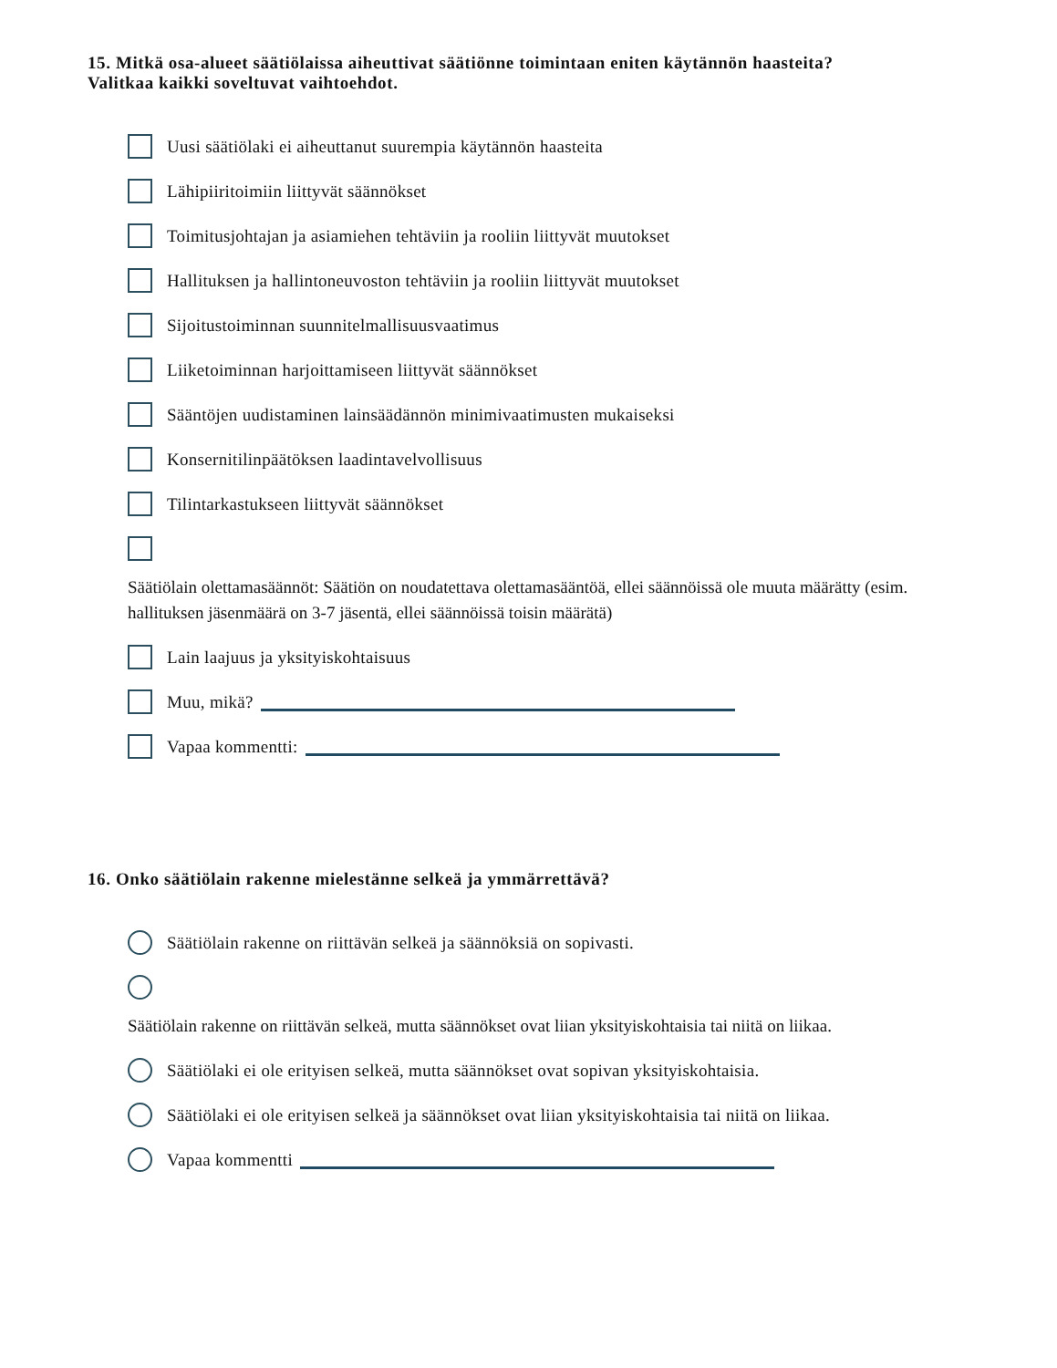15. Mitkä osa-alueet säätiölaissa aiheuttivat säätiönne toimintaan eniten käytännön haasteita?
Valitkaa kaikki soveltuvat vaihtoehdot.
Uusi säätiölaki ei aiheuttanut suurempia käytännön haasteita
Lähipiiritoimiin liittyvät säännökset
Toimitusjohtajan ja asiamiehen tehtäviin ja rooliin liittyvät muutokset
Hallituksen ja hallintoneuvoston tehtäviin ja rooliin liittyvät muutokset
Sijoitustoiminnan suunnitelmallisuusvaatimus
Liiketoiminnan harjoittamiseen liittyvät säännökset
Sääntöjen uudistaminen lainsäädännön minimivaatimusten mukaiseksi
Konsernitilinpäätöksen laadintavelvollisuus
Tilintarkastukseen liittyvät säännökset
Säätiölain olettamasäännöt: Säätiön on noudatettava olettamasääntöä, ellei säännöissä ole muuta määrätty (esim. hallituksen jäsenmäärä on 3-7 jäsentä, ellei säännöissä toisin määrätä)
Lain laajuus ja yksityiskohtaisuus
Muu, mikä?
Vapaa kommentti:
16. Onko säätiölain rakenne mielestänne selkeä ja ymmärrettävä?
Säätiölain rakenne on riittävän selkeä ja säännöksiä on sopivasti.
Säätiölain rakenne on riittävän selkeä, mutta säännökset ovat liian yksityiskohtaisia tai niitä on liikaa.
Säätiölaki ei ole erityisen selkeä, mutta säännökset ovat sopivan yksityiskohtaisia.
Säätiölaki ei ole erityisen selkeä ja säännökset ovat liian yksityiskohtaisia tai niitä on liikaa.
Vapaa kommentti